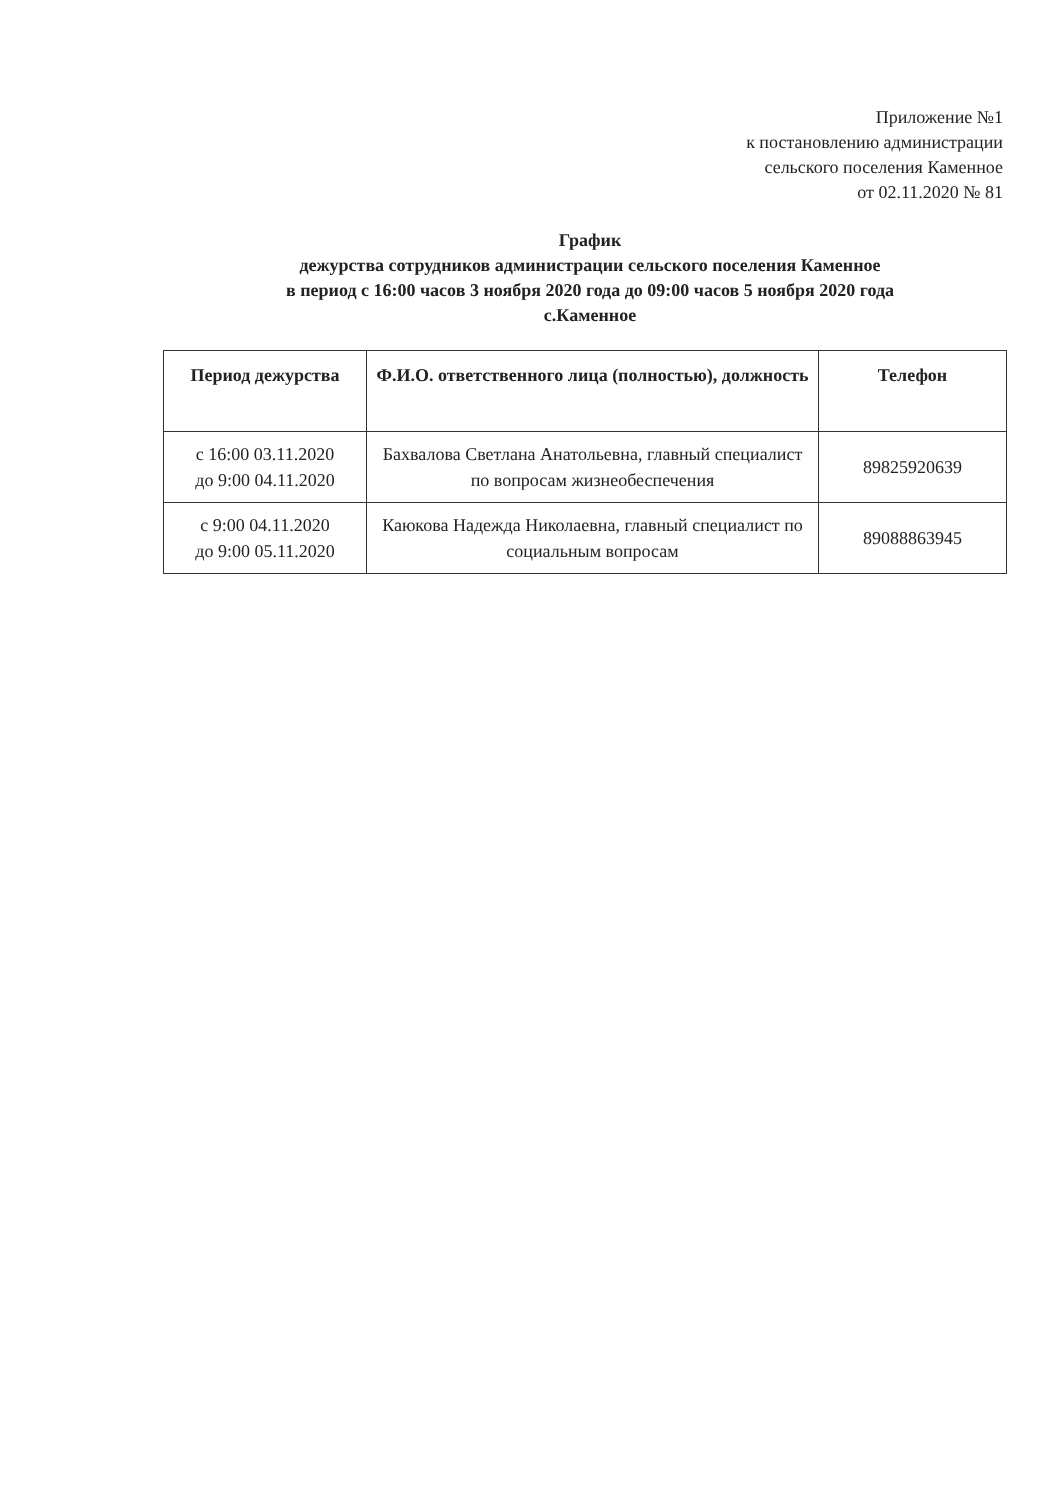Приложение №1
к постановлению администрации
сельского поселения Каменное
от 02.11.2020 № 81
График
дежурства сотрудников администрации сельского поселения Каменное
в период с 16:00 часов 3 ноября 2020 года до 09:00 часов 5 ноября 2020 года
с.Каменное
| Период дежурства | Ф.И.О. ответственного лица (полностью), должность | Телефон |
| --- | --- | --- |
| с 16:00 03.11.2020 до 9:00 04.11.2020 | Бахвалова Светлана Анатольевна, главный специалист по вопросам жизнеобеспечения | 89825920639 |
| с 9:00 04.11.2020 до 9:00 05.11.2020 | Каюкова Надежда Николаевна, главный специалист по социальным вопросам | 89088863945 |